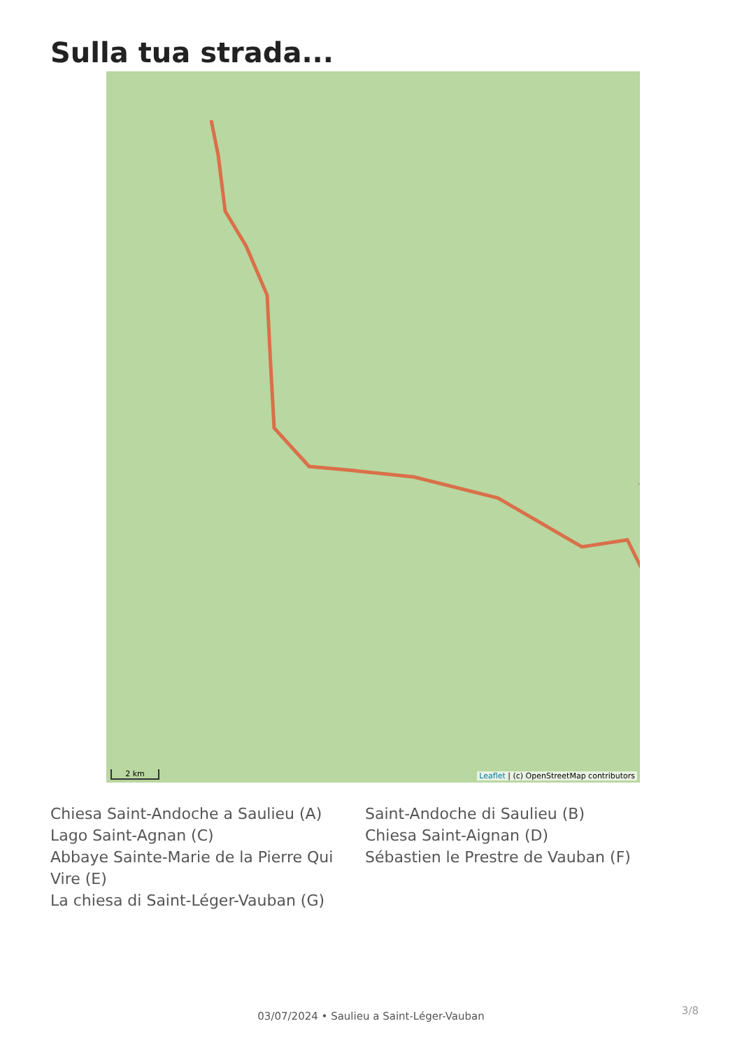Sulla tua strada...
2 km
Leaflet | (c) OpenStreetMap contributors
Chiesa Saint-Andoche a Saulieu (A)
Saint-Andoche di Saulieu (B)
Lago Saint-Agnan (C)
Chiesa Saint-Aignan (D)
Abbaye Sainte-Marie de la Pierre Qui Vire (E)
Sébastien le Prestre de Vauban (F)
La chiesa di Saint-Léger-Vauban (G)
03/07/2024 • Saulieu a Saint-Léger-Vauban 3/8